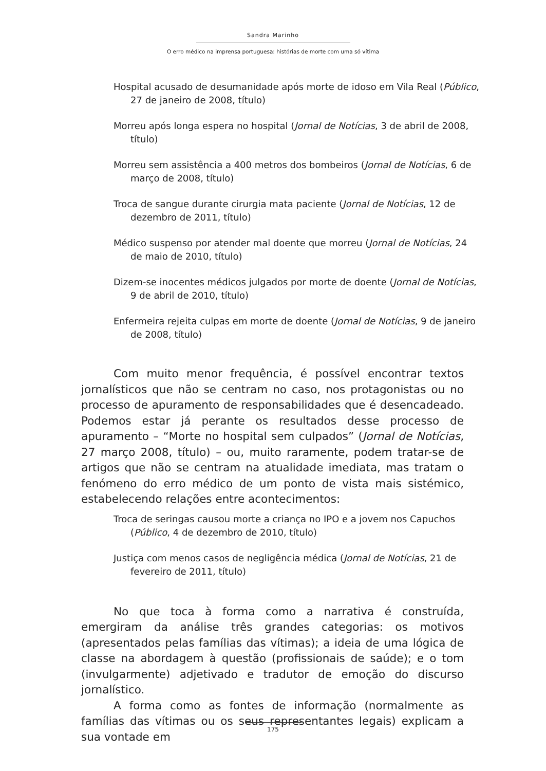Sandra Marinho
O erro médico na imprensa portuguesa: histórias de morte com uma só vítima
Hospital acusado de desumanidade após morte de idoso em Vila Real (Público, 27 de janeiro de 2008, título)
Morreu após longa espera no hospital (Jornal de Notícias, 3 de abril de 2008, título)
Morreu sem assistência a 400 metros dos bombeiros (Jornal de Notícias, 6 de março de 2008, título)
Troca de sangue durante cirurgia mata paciente (Jornal de Notícias, 12 de dezembro de 2011, título)
Médico suspenso por atender mal doente que morreu (Jornal de Notícias, 24 de maio de 2010, título)
Dizem-se inocentes médicos julgados por morte de doente (Jornal de Notícias, 9 de abril de 2010, título)
Enfermeira rejeita culpas em morte de doente (Jornal de Notícias, 9 de janeiro de 2008, título)
Com muito menor frequência, é possível encontrar textos jornalísticos que não se centram no caso, nos protagonistas ou no processo de apuramento de responsabilidades que é desencadeado. Podemos estar já perante os resultados desse processo de apuramento – “Morte no hospital sem culpados” (Jornal de Notícias, 27 março 2008, título) – ou, muito raramente, podem tratar-se de artigos que não se centram na atualidade imediata, mas tratam o fenómeno do erro médico de um ponto de vista mais sistémico, estabelecendo relações entre acontecimentos:
Troca de seringas causou morte a criança no IPO e a jovem nos Capuchos (Público, 4 de dezembro de 2010, título)
Justiça com menos casos de negligência médica (Jornal de Notícias, 21 de fevereiro de 2011, título)
No que toca à forma como a narrativa é construída, emergiram da análise três grandes categorias: os motivos (apresentados pelas famílias das vítimas); a ideia de uma lógica de classe na abordagem à questão (profissionais de saúde); e o tom (invulgarmente) adjetivado e tradutor de emoção do discurso jornalístico.
A forma como as fontes de informação (normalmente as famílias das vítimas ou os seus representantes legais) explicam a sua vontade em
175